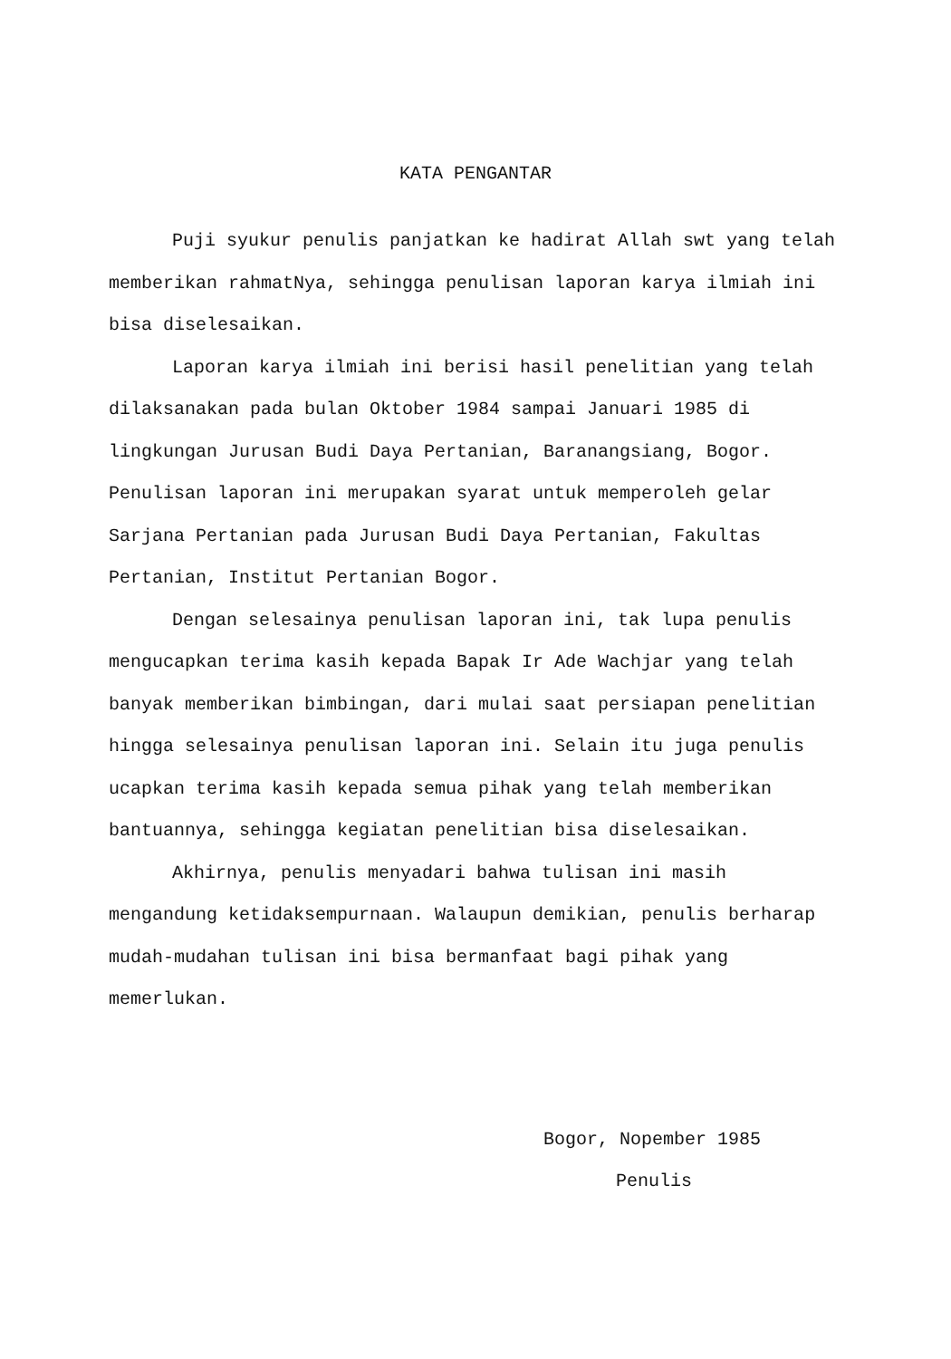KATA PENGANTAR
Puji syukur penulis panjatkan ke hadirat Allah swt yang telah memberikan rahmatNya, sehingga penulisan laporan karya ilmiah ini bisa diselesaikan.
Laporan karya ilmiah ini berisi hasil penelitian yang telah dilaksanakan pada bulan Oktober 1984 sampai Januari 1985 di lingkungan Jurusan Budi Daya Pertanian, Baranangsiang, Bogor. Penulisan laporan ini merupakan syarat untuk memperoleh gelar Sarjana Pertanian pada Jurusan Budi Daya Pertanian, Fakultas Pertanian, Institut Pertanian Bogor.
Dengan selesainya penulisan laporan ini, tak lupa penulis mengucapkan terima kasih kepada Bapak Ir Ade Wachjar yang telah banyak memberikan bimbingan, dari mulai saat persiapan penelitian hingga selesainya penulisan laporan ini. Selain itu juga penulis ucapkan terima kasih kepada semua pihak yang telah memberikan bantuannya, sehingga kegiatan penelitian bisa diselesaikan.
Akhirnya, penulis menyadari bahwa tulisan ini masih mengandung ketidaksempurnaan. Walaupun demikian, penulis berharap mudah-mudahan tulisan ini bisa bermanfaat bagi pihak yang memerlukan.
Bogor, Nopember 1985
Penulis